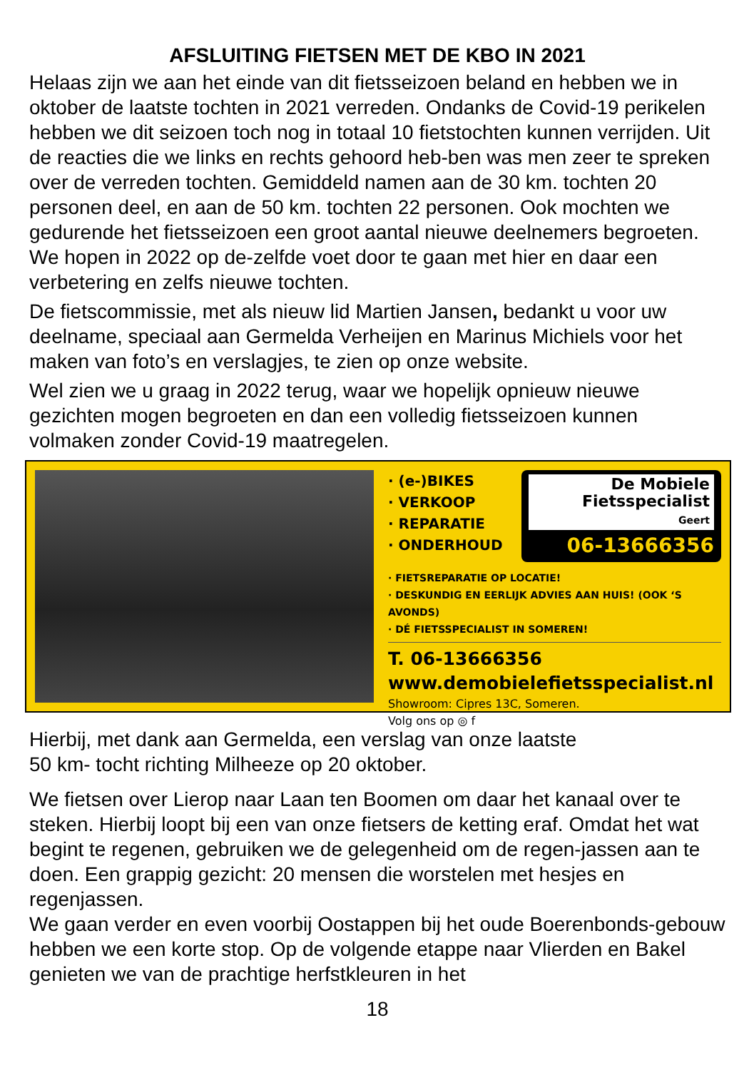AFSLUITING FIETSEN MET DE KBO IN 2021
Helaas zijn we aan het einde van dit fietsseizoen beland en hebben we in oktober de laatste tochten in 2021 verreden. Ondanks de Covid-19 perikelen hebben we dit seizoen toch nog in totaal 10 fietstochten kunnen verrijden. Uit de reacties die we links en rechts gehoord heb-ben was men zeer te spreken over de verreden tochten. Gemiddeld namen aan de 30 km. tochten 20 personen deel, en aan de 50 km. tochten 22 personen. Ook mochten we gedurende het fietsseizoen een groot aantal nieuwe deelnemers begroeten. We hopen in 2022 op de-zelfde voet door te gaan met hier en daar een verbetering en zelfs nieuwe tochten.
De fietscommissie, met als nieuw lid Martien Jansen, bedankt u voor uw deelname, speciaal aan Germelda Verheijen en Marinus Michiels voor het maken van foto’s en verslagjes, te zien op onze website.
Wel zien we u graag in 2022 terug, waar we hopelijk opnieuw nieuwe gezichten mogen begroeten en dan een volledig fietsseizoen kunnen volmaken zonder Covid-19 maatregelen.
· (e-)BIKES
· VERKOOP
· REPARATIE
· ONDERHOUD
De Mobiele
Fietsspecialist
Geert
06-13666356
· FIETSREPARATIE OP LOCATIE!
· DESKUNDIG EN EERLIJK ADVIES AAN HUIS! (OOK ‘S AVONDS)
· DÉ FIETSSPECIALIST IN SOMEREN!
T. 06-13666356
www.demobielefietsspecialist.nl
Showroom: Cipres 13C, Someren.
Volg ons op ◎ f
Hierbij, met dank aan Germelda, een verslag van onze laatste
50 km- tocht richting Milheeze op 20 oktober.
We fietsen over Lierop naar Laan ten Boomen om daar het kanaal over te steken. Hierbij loopt bij een van onze fietsers de ketting eraf. Omdat het wat begint te regenen, gebruiken we de gelegenheid om de regen-jassen aan te doen. Een grappig gezicht: 20 mensen die worstelen met hesjes en regenjassen.
We gaan verder en even voorbij Oostappen bij het oude Boerenbonds-gebouw hebben we een korte stop. Op de volgende etappe naar Vlierden en Bakel genieten we van de prachtige herfstkleuren in het
18